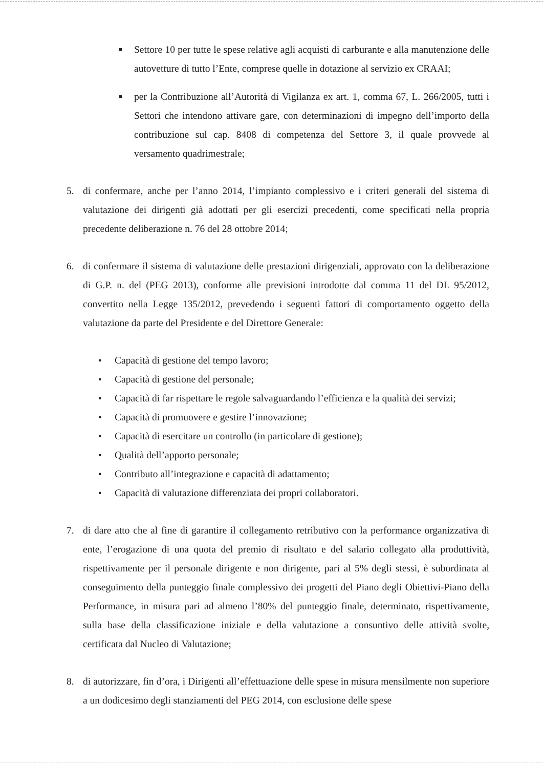■
Settore 10 per tutte le spese relative agli acquisti di carburante e alla manutenzione delle autovetture di tutto l’Ente, comprese quelle in dotazione al servizio ex CRAAI;
■
per la Contribuzione all’Autorità di Vigilanza ex art. 1, comma 67, L. 266/2005, tutti i Settori che intendono attivare gare, con determinazioni di impegno dell’importo della contribuzione sul cap. 8408 di competenza del Settore 3, il quale provvede al versamento quadrimestrale;
5. di confermare, anche per l’anno 2014, l’impianto complessivo e i criteri generali del sistema di valutazione dei dirigenti già adottati per gli esercizi precedenti, come specificati nella propria precedente deliberazione n. 76 del 28 ottobre 2014;
6. di confermare il sistema di valutazione delle prestazioni dirigenziali, approvato con la deliberazione di G.P. n. del (PEG 2013), conforme alle previsioni introdotte dal comma 11 del DL 95/2012, convertito nella Legge 135/2012, prevedendo i seguenti fattori di comportamento oggetto della valutazione da parte del Presidente e del Direttore Generale:
● Capacità di gestione del tempo lavoro;
● Capacità di gestione del personale;
● Capacità di far rispettare le regole salvaguardando l’efficienza e la qualità dei servizi;
● Capacità di promuovere e gestire l’innovazione;
● Capacità di esercitare un controllo (in particolare di gestione);
● Qualità dell’apporto personale;
● Contributo all’integrazione e capacità di adattamento;
● Capacità di valutazione differenziata dei propri collaboratori.
7. di dare atto che al fine di garantire il collegamento retributivo con la performance organizzativa di ente, l’erogazione di una quota del premio di risultato e del salario collegato alla produttività, rispettivamente per il personale dirigente e non dirigente, pari al 5% degli stessi, è subordinata al conseguimento della punteggio finale complessivo dei progetti del Piano degli Obiettivi-Piano della Performance, in misura pari ad almeno l’80% del punteggio finale, determinato, rispettivamente, sulla base della classificazione iniziale e della valutazione a consuntivo delle attività svolte, certificata dal Nucleo di Valutazione;
8. di autorizzare, fin d’ora, i Dirigenti all’effettuazione delle spese in misura mensilmente non superiore a un dodicesimo degli stanziamenti del PEG 2014, con esclusione delle spese